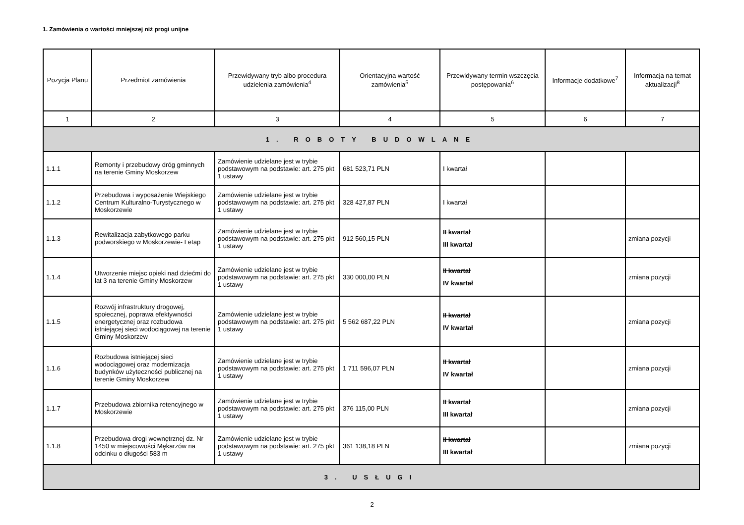1. Zamówienia o wartości mniejszej niż progi unijne
| Pozycja Planu | Przedmiot zamówienia | Przewidywany tryb albo procedura udzielenia zamówienia<sup>4</sup> | Orientacyjna wartość zamówienia<sup>5</sup> | Przewidywany termin wszczęcia postępowania<sup>6</sup> | Informacje dodatkowe<sup>7</sup> | Informacja na temat aktualizacji<sup>8</sup> |
| --- | --- | --- | --- | --- | --- | --- |
| 1 | 2 | 3 | 4 | 5 | 6 | 7 |
| 1. ROBOTY BUDOWLANE | | | | | | |
| 1.1.1 | Remonty i przebudowy dróg gminnych na terenie Gminy Moskorzew | Zamówienie udzielane jest w trybie podstawowym na podstawie: art. 275 pkt 1 ustawy | 681 523,71 PLN | I kwartał | | |
| 1.1.2 | Przebudowa i wyposażenie Wiejskiego Centrum Kulturalno-Turystycznego w Moskorzewie | Zamówienie udzielane jest w trybie podstawowym na podstawie: art. 275 pkt 1 ustawy | 328 427,87 PLN | I kwartał | | |
| 1.1.3 | Rewitalizacja zabytkowego parku podworskiego w Moskorzewie- I etap | Zamówienie udzielane jest w trybie podstawowym na podstawie: art. 275 pkt 1 ustawy | 912 560,15 PLN | II kwartał III kwartał | | zmiana pozycji |
| 1.1.4 | Utworzenie miejsc opieki nad dziećmi do lat 3 na terenie Gminy Moskorzew | Zamówienie udzielane jest w trybie podstawowym na podstawie: art. 275 pkt 1 ustawy | 330 000,00 PLN | II kwartał IV kwartał | | zmiana pozycji |
| 1.1.5 | Rozwój infrastruktury drogowej, społecznej, poprawa efektywności energetycznej oraz rozbudowa istniejącej sieci wodociągowej na terenie Gminy Moskorzew | Zamówienie udzielane jest w trybie podstawowym na podstawie: art. 275 pkt 1 ustawy | 5 562 687,22 PLN | II kwartał IV kwartał | | zmiana pozycji |
| 1.1.6 | Rozbudowa istniejącej sieci wodociągowej oraz modernizacja budynków użyteczności publicznej na terenie Gminy Moskorzew | Zamówienie udzielane jest w trybie podstawowym na podstawie: art. 275 pkt 1 ustawy | 1 711 596,07 PLN | II kwartał IV kwartał | | zmiana pozycji |
| 1.1.7 | Przebudowa zbiornika retencyjnego w Moskorzewie | Zamówienie udzielane jest w trybie podstawowym na podstawie: art. 275 pkt 1 ustawy | 376 115,00 PLN | II kwartał III kwartał | | zmiana pozycji |
| 1.1.8 | Przebudowa drogi wewnętrznej dz. Nr 1450 w miejscowości Mękarzów na odcinku o długości 583 m | Zamówienie udzielane jest w trybie podstawowym na podstawie: art. 275 pkt 1 ustawy | 361 138,18 PLN | II kwartał III kwartał | | zmiana pozycji |
| 3. USŁUGI | | | | | | |
2